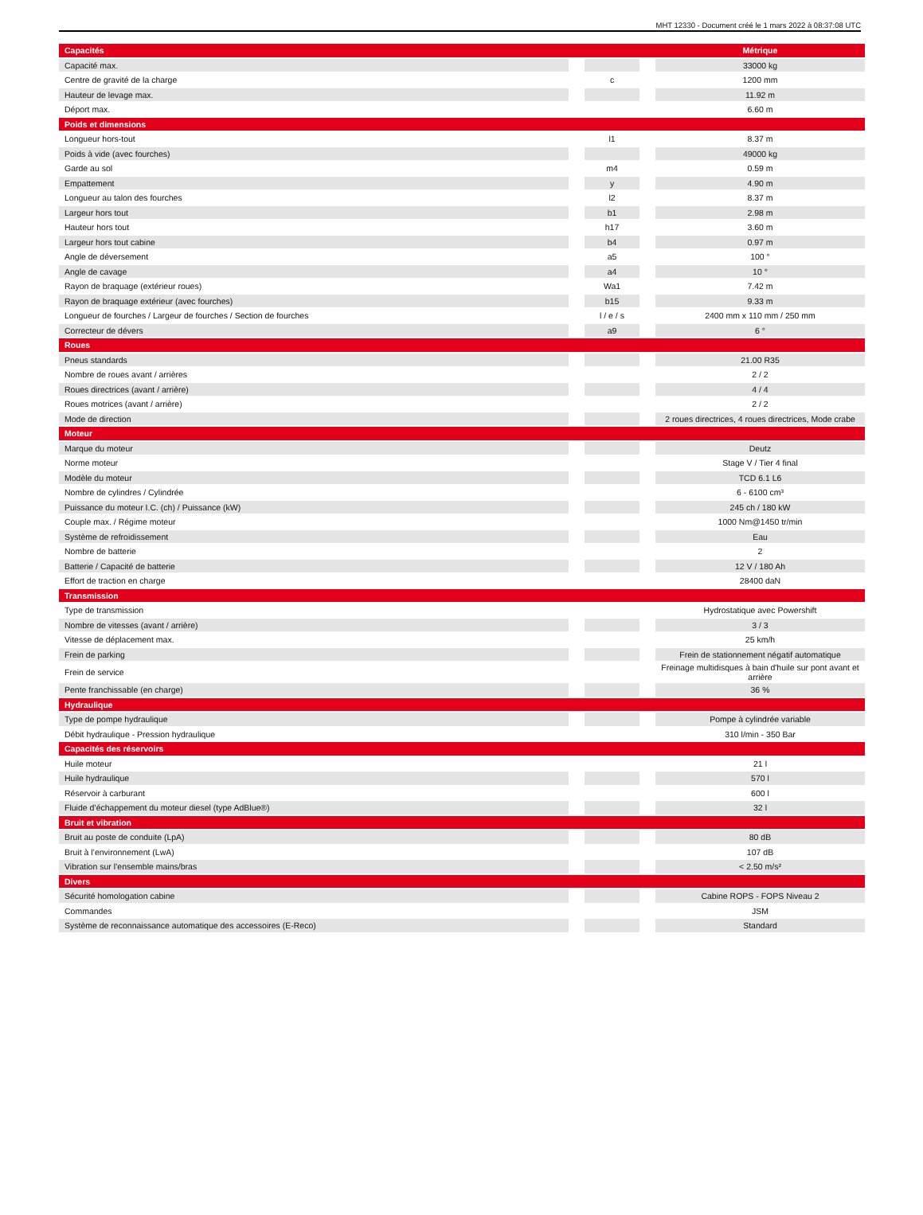MHT 12330 - Document créé le 1 mars 2022 à 08:37:08 UTC
| Capacités | | | | Métrique |
| Capacité max. | | | | 33000 kg |
| Centre de gravité de la charge | | c | | 1200 mm |
| Hauteur de levage max. | | | | 11.92 m |
| Déport max. | | | | 6.60 m |
| Poids et dimensions | | | | |
| Longueur hors-tout | | l1 | | 8.37 m |
| Poids à vide (avec fourches) | | | | 49000 kg |
| Garde au sol | | m4 | | 0.59 m |
| Empattement | | y | | 4.90 m |
| Longueur au talon des fourches | | l2 | | 8.37 m |
| Largeur hors tout | | b1 | | 2.98 m |
| Hauteur hors tout | | h17 | | 3.60 m |
| Largeur hors tout cabine | | b4 | | 0.97 m |
| Angle de déversement | | a5 | | 100 ° |
| Angle de cavage | | a4 | | 10 ° |
| Rayon de braquage (extérieur roues) | | Wa1 | | 7.42 m |
| Rayon de braquage extérieur (avec fourches) | | b15 | | 9.33 m |
| Longueur de fourches / Largeur de fourches / Section de fourches | | l / e / s | | 2400 mm x 110 mm / 250 mm |
| Correcteur de dévers | | a9 | | 6 ° |
| Roues | | | | |
| Pneus standards | | | | 21.00 R35 |
| Nombre de roues avant / arrières | | | | 2 / 2 |
| Roues directrices (avant / arrière) | | | | 4 / 4 |
| Roues motrices (avant / arrière) | | | | 2 / 2 |
| Mode de direction | | | | 2 roues directrices, 4 roues directrices, Mode crabe |
| Moteur | | | | |
| Marque du moteur | | | | Deutz |
| Norme moteur | | | | Stage V / Tier 4 final |
| Modèle du moteur | | | | TCD 6.1 L6 |
| Nombre de cylindres / Cylindrée | | | | 6 - 6100 cm³ |
| Puissance du moteur I.C. (ch) / Puissance (kW) | | | | 245 ch / 180 kW |
| Couple max. / Régime moteur | | | | 1000 Nm@1450 tr/min |
| Système de refroidissement | | | | Eau |
| Nombre de batterie | | | | 2 |
| Batterie / Capacité de batterie | | | | 12 V / 180 Ah |
| Effort de traction en charge | | | | 28400 daN |
| Transmission | | | | |
| Type de transmission | | | | Hydrostatique avec Powershift |
| Nombre de vitesses (avant / arrière) | | | | 3 / 3 |
| Vitesse de déplacement max. | | | | 25 km/h |
| Frein de parking | | | | Frein de stationnement négatif automatique |
| Frein de service | | | | Freinage multidisques à bain d'huile sur pont avant et arrière |
| Pente franchissable (en charge) | | | | 36 % |
| Hydraulique | | | | |
| Type de pompe hydraulique | | | | Pompe à cylindrée variable |
| Débit hydraulique - Pression hydraulique | | | | 310 l/min - 350 Bar |
| Capacités des réservoirs | | | | |
| Huile moteur | | | | 21 l |
| Huile hydraulique | | | | 570 l |
| Réservoir à carburant | | | | 600 l |
| Fluide d’échappement du moteur diesel (type AdBlue®) | | | | 32 l |
| Bruit et vibration | | | | |
| Bruit au poste de conduite (LpA) | | | | 80 dB |
| Bruit à l’environnement (LwA) | | | | 107 dB |
| Vibration sur l’ensemble mains/bras | | | | < 2.50 m/s² |
| Divers | | | | |
| Sécurité homologation cabine | | | | Cabine ROPS - FOPS Niveau 2 |
| Commandes | | | | JSM |
| Système de reconnaissance automatique des accessoires (E-Reco) | | | | Standard |